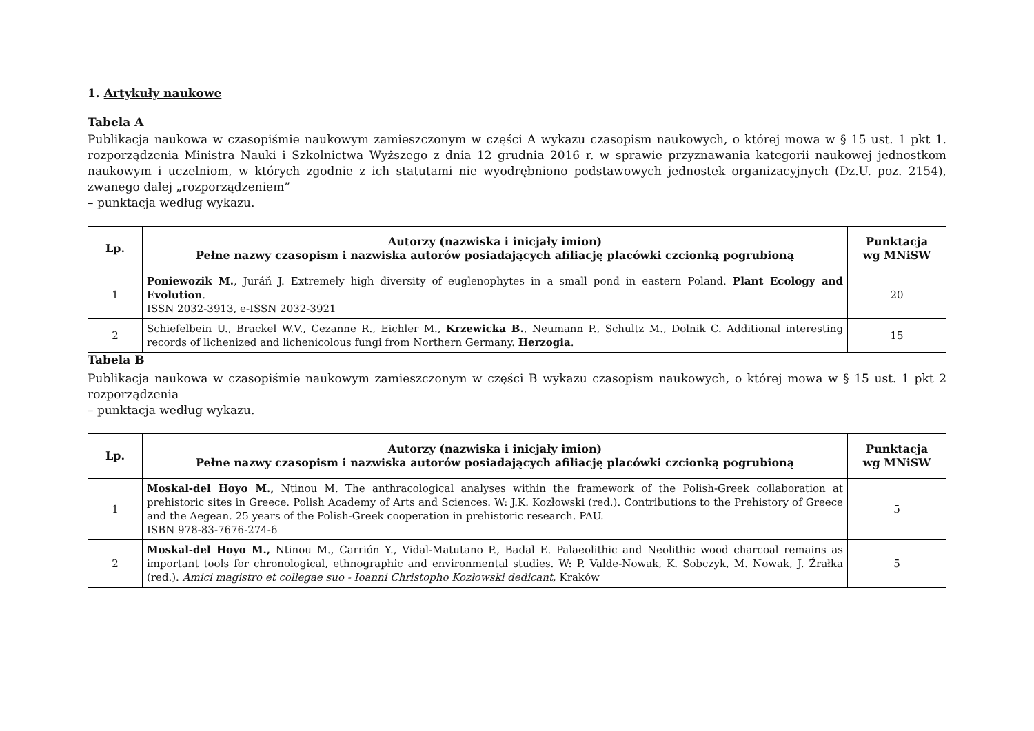1. Artykuły naukowe
Tabela A
Publikacja naukowa w czasopiśmie naukowym zamieszczonym w części A wykazu czasopism naukowych, o której mowa w § 15 ust. 1 pkt 1. rozporządzenia Ministra Nauki i Szkolnictwa Wyższego z dnia 12 grudnia 2016 r. w sprawie przyznawania kategorii naukowej jednostkom naukowym i uczelniom, w których zgodnie z ich statutami nie wyodrębniono podstawowych jednostek organizacyjnych (Dz.U. poz. 2154), zwanego dalej „rozporządzeniem”
– punktacja według wykazu.
| Lp. | Autorzy (nazwiska i inicjały imion) Pełne nazwy czasopism i nazwiska autorów posiadających afiliację placówki czcionką pogrubioną | Punktacja wg MNiSW |
| --- | --- | --- |
| 1 | Poniewozik M. , Juráň J. Extremely high diversity of euglenophytes in a small pond in eastern Poland. Plant Ecology and Evolution . ISSN 2032-3913, e-ISSN 2032-3921 | 20 |
| 2 | Schiefelbein U., Brackel W.V., Cezanne R., Eichler M., Krzewicka B. , Neumann P., Schultz M., Dolnik C. Additional interesting records of lichenized and lichenicolous fungi from Northern Germany. Herzogia . | 15 |
Tabela B
Publikacja naukowa w czasopiśmie naukowym zamieszczonym w części B wykazu czasopism naukowych, o której mowa w § 15 ust. 1 pkt 2 rozporządzenia
– punktacja według wykazu.
| Lp. | Autorzy (nazwiska i inicjały imion) Pełne nazwy czasopism i nazwiska autorów posiadających afiliację placówki czcionką pogrubioną | Punktacja wg MNiSW |
| --- | --- | --- |
| 1 | Moskal-del Hoyo M., Ntinou M. The anthracological analyses within the framework of the Polish-Greek collaboration at prehistoric sites in Greece. Polish Academy of Arts and Sciences. W: J.K. Kozłowski (red.). Contributions to the Prehistory of Greece and the Aegean. 25 years of the Polish-Greek cooperation in prehistoric research. PAU. ISBN 978-83-7676-274-6 | 5 |
| 2 | Moskal-del Hoyo M., Ntinou M., Carrión Y., Vidal-Matutano P., Badal E. Palaeolithic and Neolithic wood charcoal remains as important tools for chronological, ethnographic and environmental studies. W: P. Valde-Nowak, K. Sobczyk, M. Nowak, J. Źrałka (red.). Amici magistro et collegae suo - Ioanni Christopho Kozłowski dedicant , Kraków | 5 |